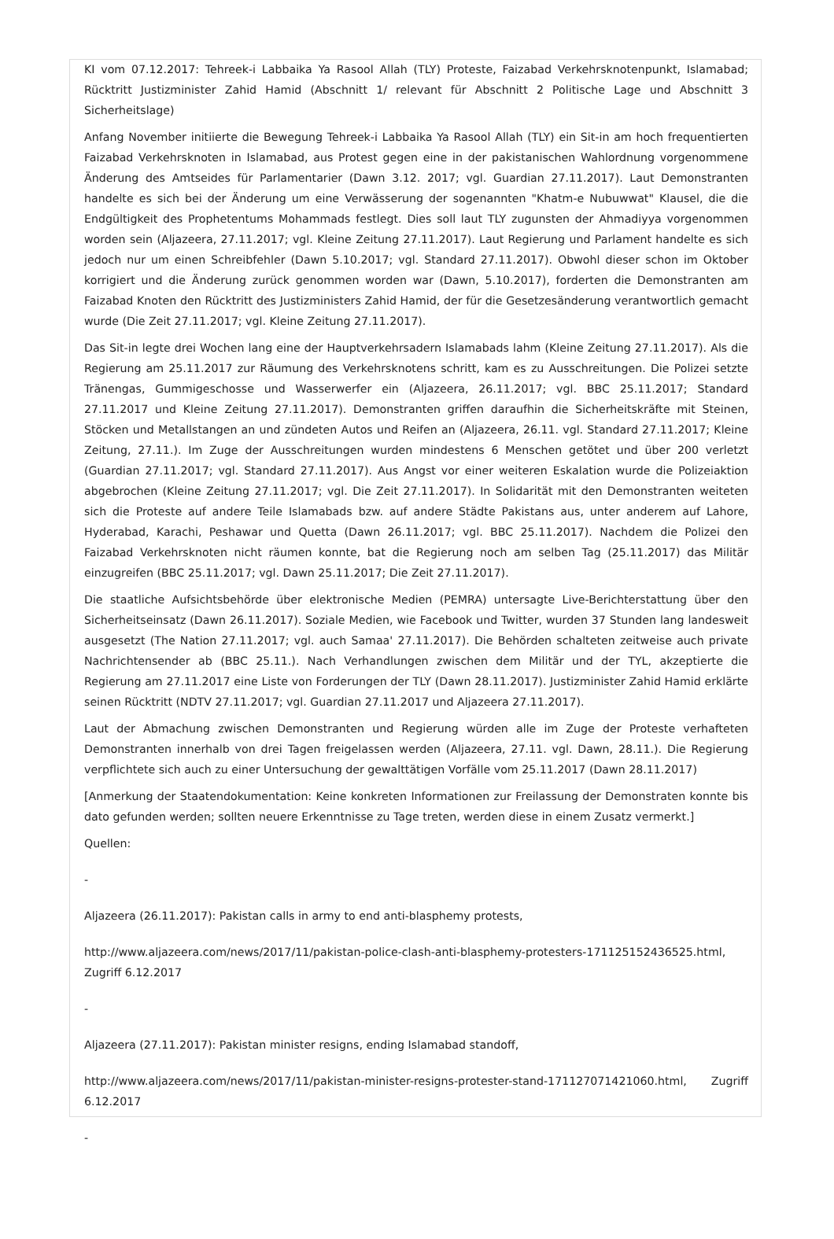KI vom 07.12.2017: Tehreek-i Labbaika Ya Rasool Allah (TLY) Proteste, Faizabad Verkehrsknotenpunkt, Islamabad; Rücktritt Justizminister Zahid Hamid (Abschnitt 1/ relevant für Abschnitt 2 Politische Lage und Abschnitt 3 Sicherheitslage)
Anfang November initiierte die Bewegung Tehreek-i Labbaika Ya Rasool Allah (TLY) ein Sit-in am hoch frequentierten Faizabad Verkehrsknoten in Islamabad, aus Protest gegen eine in der pakistanischen Wahlordnung vorgenommene Änderung des Amtseides für Parlamentarier (Dawn 3.12. 2017; vgl. Guardian 27.11.2017). Laut Demonstranten handelte es sich bei der Änderung um eine Verwässerung der sogenannten "Khatm-e Nubuwwat" Klausel, die die Endgültigkeit des Prophetentums Mohammads festlegt. Dies soll laut TLY zugunsten der Ahmadiyya vorgenommen worden sein (Aljazeera, 27.11.2017; vgl. Kleine Zeitung 27.11.2017). Laut Regierung und Parlament handelte es sich jedoch nur um einen Schreibfehler (Dawn 5.10.2017; vgl. Standard 27.11.2017). Obwohl dieser schon im Oktober korrigiert und die Änderung zurück genommen worden war (Dawn, 5.10.2017), forderten die Demonstranten am Faizabad Knoten den Rücktritt des Justizministers Zahid Hamid, der für die Gesetzesänderung verantwortlich gemacht wurde (Die Zeit 27.11.2017; vgl. Kleine Zeitung 27.11.2017).
Das Sit-in legte drei Wochen lang eine der Hauptverkehrsadern Islamabads lahm (Kleine Zeitung 27.11.2017). Als die Regierung am 25.11.2017 zur Räumung des Verkehrsknotens schritt, kam es zu Ausschreitungen. Die Polizei setzte Tränengas, Gummigeschosse und Wasserwerfer ein (Aljazeera, 26.11.2017; vgl. BBC 25.11.2017; Standard 27.11.2017 und Kleine Zeitung 27.11.2017). Demonstranten griffen daraufhin die Sicherheitskräfte mit Steinen, Stöcken und Metallstangen an und zündeten Autos und Reifen an (Aljazeera, 26.11. vgl. Standard 27.11.2017; Kleine Zeitung, 27.11.). Im Zuge der Ausschreitungen wurden mindestens 6 Menschen getötet und über 200 verletzt (Guardian 27.11.2017; vgl. Standard 27.11.2017). Aus Angst vor einer weiteren Eskalation wurde die Polizeiaktion abgebrochen (Kleine Zeitung 27.11.2017; vgl. Die Zeit 27.11.2017). In Solidarität mit den Demonstranten weiteten sich die Proteste auf andere Teile Islamabads bzw. auf andere Städte Pakistans aus, unter anderem auf Lahore, Hyderabad, Karachi, Peshawar und Quetta (Dawn 26.11.2017; vgl. BBC 25.11.2017). Nachdem die Polizei den Faizabad Verkehrsknoten nicht räumen konnte, bat die Regierung noch am selben Tag (25.11.2017) das Militär einzugreifen (BBC 25.11.2017; vgl. Dawn 25.11.2017; Die Zeit 27.11.2017).
Die staatliche Aufsichtsbehörde über elektronische Medien (PEMRA) untersagte Live-Berichterstattung über den Sicherheitseinsatz (Dawn 26.11.2017). Soziale Medien, wie Facebook und Twitter, wurden 37 Stunden lang landesweit ausgesetzt (The Nation 27.11.2017; vgl. auch Samaa' 27.11.2017). Die Behörden schalteten zeitweise auch private Nachrichtensender ab (BBC 25.11.). Nach Verhandlungen zwischen dem Militär und der TYL, akzeptierte die Regierung am 27.11.2017 eine Liste von Forderungen der TLY (Dawn 28.11.2017). Justizminister Zahid Hamid erklärte seinen Rücktritt (NDTV 27.11.2017; vgl. Guardian 27.11.2017 und Aljazeera 27.11.2017).
Laut der Abmachung zwischen Demonstranten und Regierung würden alle im Zuge der Proteste verhafteten Demonstranten innerhalb von drei Tagen freigelassen werden (Aljazeera, 27.11. vgl. Dawn, 28.11.). Die Regierung verpflichtete sich auch zu einer Untersuchung der gewalttätigen Vorfälle vom 25.11.2017 (Dawn 28.11.2017)
[Anmerkung der Staatendokumentation: Keine konkreten Informationen zur Freilassung der Demonstraten konnte bis dato gefunden werden; sollten neuere Erkenntnisse zu Tage treten, werden diese in einem Zusatz vermerkt.]
Quellen:
-
Aljazeera (26.11.2017): Pakistan calls in army to end anti-blasphemy protests,
http://www.aljazeera.com/news/2017/11/pakistan-police-clash-anti-blasphemy-protesters-171125152436525.html, Zugriff 6.12.2017
-
Aljazeera (27.11.2017): Pakistan minister resigns, ending Islamabad standoff,
http://www.aljazeera.com/news/2017/11/pakistan-minister-resigns-protester-stand-171127071421060.html, Zugriff 6.12.2017
-